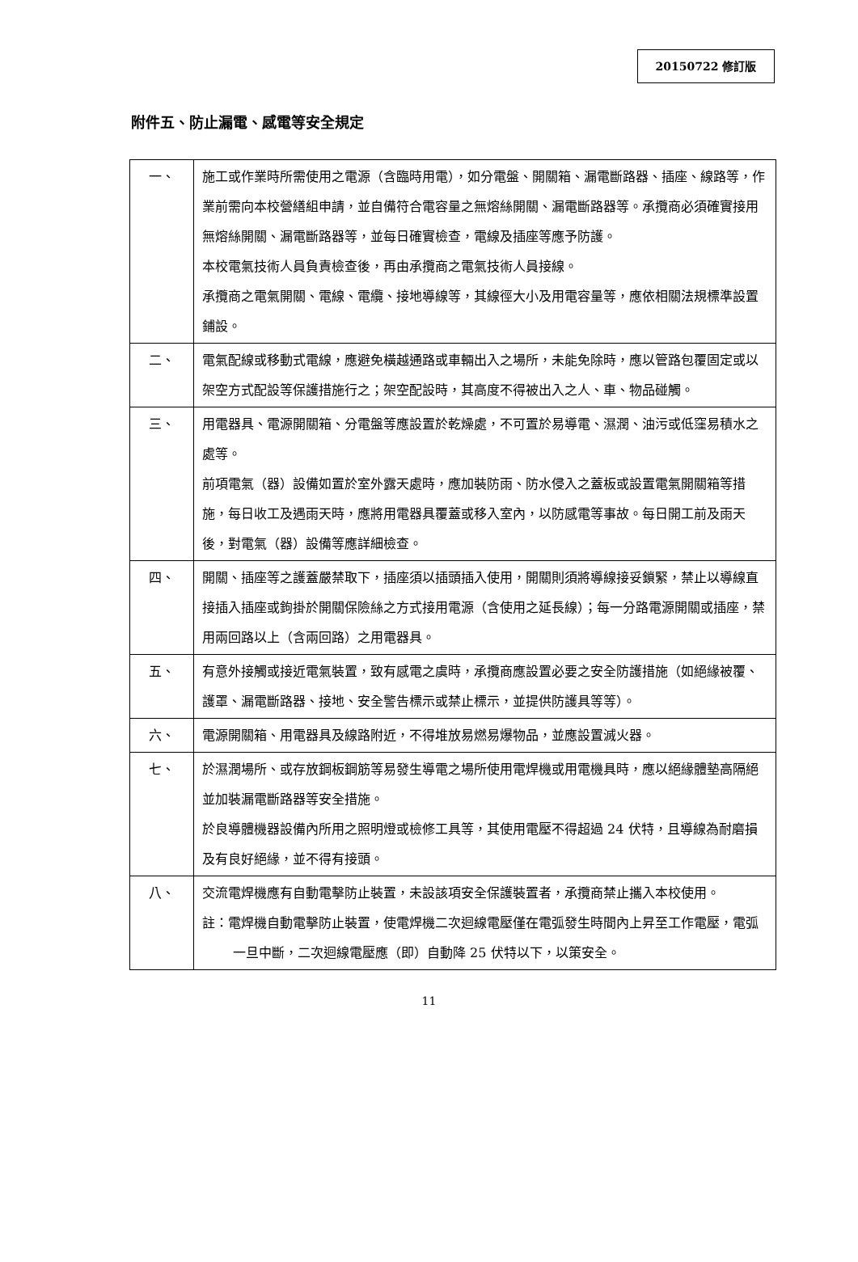20150722 修訂版
附件五、防止漏電、感電等安全規定
| 一、 | 施工或作業時所需使用之電源（含臨時用電），如分電盤、開關箱、漏電斷路器、插座、線路等，作業前需向本校營繕組申請，並自備符合電容量之無熔絲開關、漏電斷路器等。承攬商必須確實接用無熔絲開關、漏電斷路器等，並每日確實檢查，電線及插座等應予防護。 本校電氣技術人員負責檢查後，再由承攬商之電氣技術人員接線。 承攬商之電氣開關、電線、電纜、接地導線等，其線徑大小及用電容量等，應依相關法規標準設置鋪設。 |
| 二、 | 電氣配線或移動式電線，應避免橫越通路或車輛出入之場所，未能免除時，應以管路包覆固定或以架空方式配設等保護措施行之；架空配設時，其高度不得被出入之人、車、物品碰觸。 |
| 三、 | 用電器具、電源開關箱、分電盤等應設置於乾燥處，不可置於易導電、濕潤、油污或低窪易積水之處等。 前項電氣（器）設備如置於室外露天處時，應加裝防雨、防水侵入之蓋板或設置電氣開關箱等措施，每日收工及遇雨天時，應將用電器具覆蓋或移入室內，以防感電等事故。每日開工前及雨天後，對電氣（器）設備等應詳細檢查。 |
| 四、 | 開關、插座等之護蓋嚴禁取下，插座須以插頭插入使用，開關則須將導線接妥鎖緊，禁止以導線直接插入插座或鉤掛於開關保險絲之方式接用電源（含使用之延長線）；每一分路電源開關或插座，禁用兩回路以上（含兩回路）之用電器具。 |
| 五、 | 有意外接觸或接近電氣裝置，致有感電之虞時，承攬商應設置必要之安全防護措施（如絕緣被覆、護罩、漏電斷路器、接地、安全警告標示或禁止標示，並提供防護具等等）。 |
| 六、 | 電源開關箱、用電器具及線路附近，不得堆放易燃易爆物品，並應設置滅火器。 |
| 七、 | 於濕潤場所、或存放鋼板鋼筋等易發生導電之場所使用電焊機或用電機具時，應以絕緣體墊高隔絕並加裝漏電斷路器等安全措施。 於良導體機器設備內所用之照明燈或檢修工具等，其使用電壓不得超過 24 伏特，且導線為耐磨損及有良好絕緣，並不得有接頭。 |
| 八、 | 交流電焊機應有自動電擊防止裝置，未設該項安全保護裝置者，承攬商禁止攜入本校使用。 註：電焊機自動電擊防止裝置，使電焊機二次迴線電壓僅在電弧發生時間內上昇至工作電壓，電弧一旦中斷，二次迴線電壓應（即）自動降 25 伏特以下，以策安全。 |
11